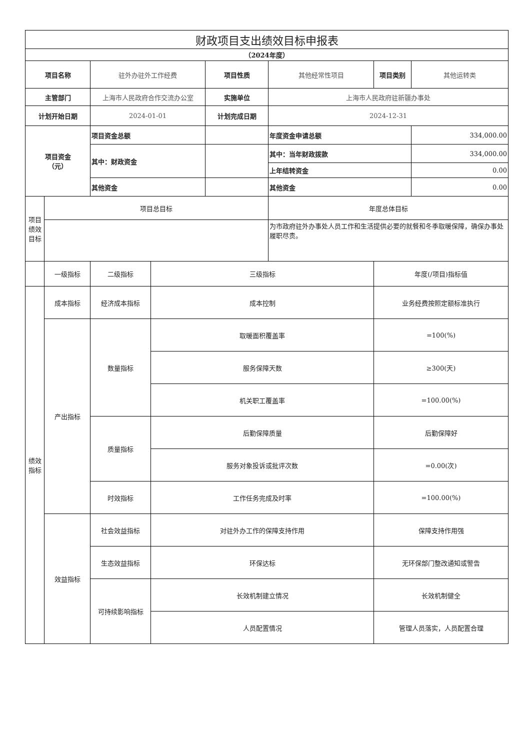| 财政项目支出绩效目标申报表 | | | | | | | |
| （2024年度） | | | | | | | |
| 项目名称 | | 驻外办驻外工作经费 | | 项目性质 | 其他经常性项目 | 项目类别 | 其他运转类 |
| 主管部门 | | 上海市人民政府合作交流办公室 | | 实施单位 | 上海市人民政府驻新疆办事处 | | |
| 计划开始日期 | | 2024-01-01 | | 计划完成日期 | 2024-12-31 | | |
| 项目资金 （元） | | 项目资金总额 | | | 年度资金申请总额 | | 334,000.00 |
| | | 其中：财政资金 | | | 其中：当年财政拨款 | | 334,000.00 |
| | | | | | 上年结转资金 | | 0.00 |
| | | 其他资金 | | | 其他资金 | | 0.00 |
| 项目 绩效 目标 | 项目总目标 | | | | 年度总体目标 | | |
| | | | | | 为市政府驻外办事处人员工作和生活提供必要的就餐和冬季取暖保障，确保办事处履职尽责。 | | |
| | 一级指标 | 二级指标 | 三级指标 | | | 年度(/项目)指标值 | |
| 绩效 指标 | 成本指标 | 经济成本指标 | 成本控制 | | | 业务经费按照定额标准执行 | |
| | 产出指标 | 数量指标 | 取暖面积覆盖率 | | | =100(%) | |
| | | | 服务保障天数 | | | ≥300(天) | |
| | | | 机关职工覆盖率 | | | =100.00(%) | |
| | | 质量指标 | 后勤保障质量 | | | 后勤保障好 | |
| | | | 服务对象投诉或批评次数 | | | =0.00(次) | |
| | | 时效指标 | 工作任务完成及时率 | | | =100.00(%) | |
| | 效益指标 | 社会效益指标 | 对驻外办工作的保障支持作用 | | | 保障支持作用强 | |
| | | 生态效益指标 | 环保达标 | | | 无环保部门整改通知或警告 | |
| | | 可持续影响指标 | 长效机制建立情况 | | | 长效机制健全 | |
| | | | 人员配置情况 | | | 管理人员落实，人员配置合理 | |